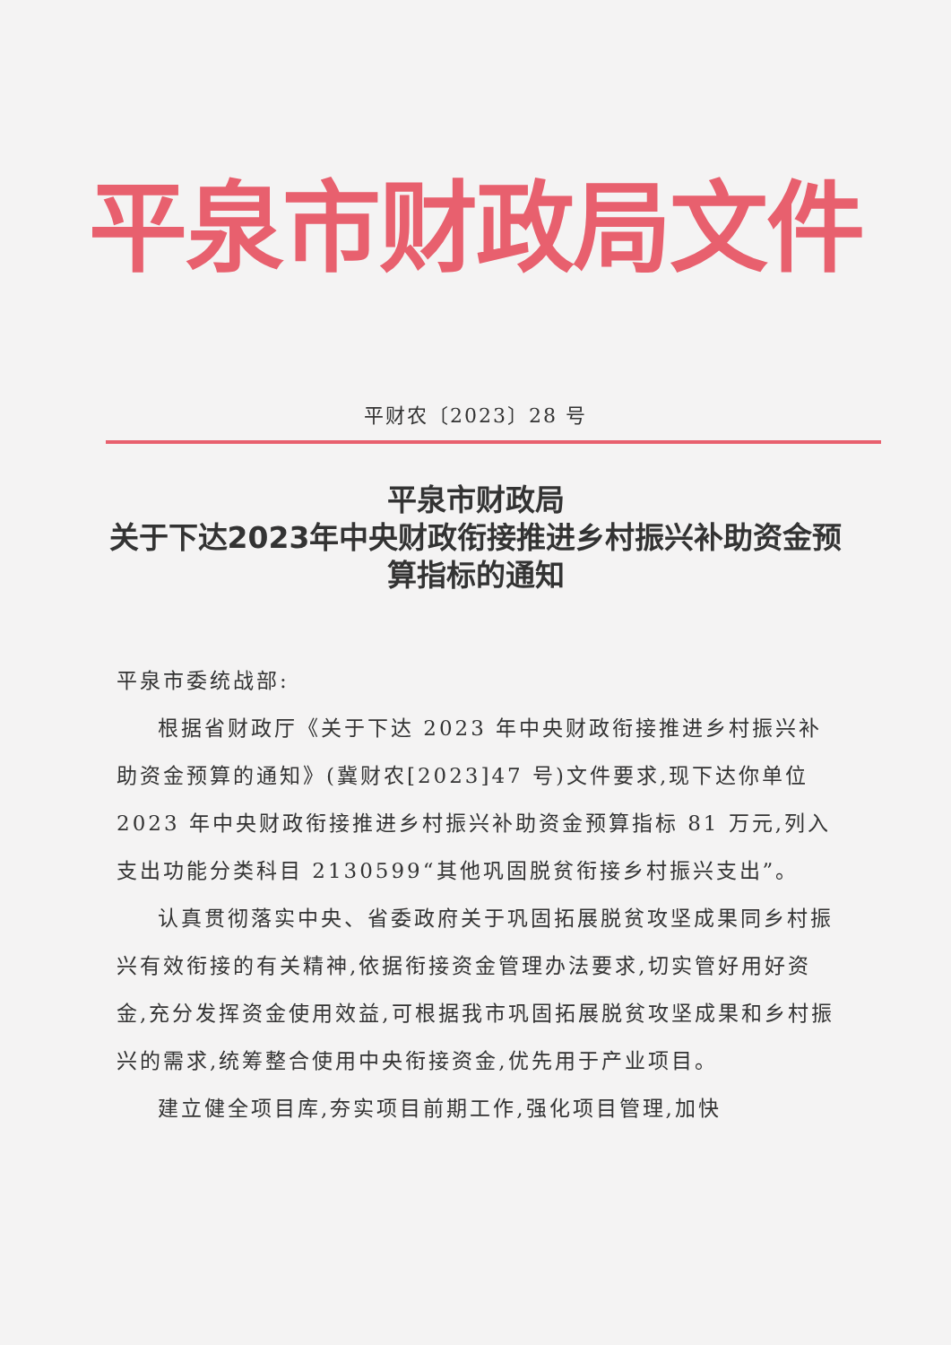平泉市财政局文件
平财农〔2023〕28 号
平泉市财政局
关于下达2023年中央财政衔接推进乡村振兴补助资金预算指标的通知
平泉市委统战部:
根据省财政厅《关于下达 2023 年中央财政衔接推进乡村振兴补助资金预算的通知》(冀财农[2023]47 号)文件要求,现下达你单位 2023 年中央财政衔接推进乡村振兴补助资金预算指标 81 万元,列入支出功能分类科目 2130599“其他巩固脱贫衔接乡村振兴支出”。
认真贯彻落实中央、省委政府关于巩固拓展脱贫攻坚成果同乡村振兴有效衔接的有关精神,依据衔接资金管理办法要求,切实管好用好资金,充分发挥资金使用效益,可根据我市巩固拓展脱贫攻坚成果和乡村振兴的需求,统筹整合使用中央衔接资金,优先用于产业项目。
建立健全项目库,夯实项目前期工作,强化项目管理,加快